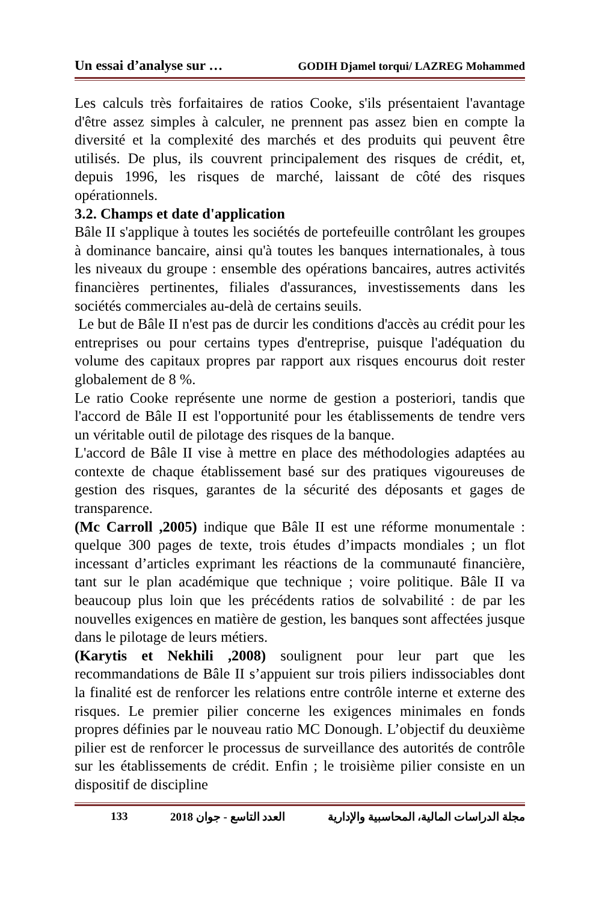Un essai d’analyse sur … GODIH Djamel torqui/ LAZREG Mohammed
Les calculs très forfaitaires de ratios Cooke, s'ils présentaient l'avantage d'être assez simples à calculer, ne prennent pas assez bien en compte la diversité et la complexité des marchés et des produits qui peuvent être utilisés. De plus, ils couvrent principalement des risques de crédit, et, depuis 1996, les risques de marché, laissant de côté des risques opérationnels.
3.2. Champs et date d'application
Bâle II s'applique à toutes les sociétés de portefeuille contrôlant les groupes à dominance bancaire, ainsi qu'à toutes les banques internationales, à tous les niveaux du groupe : ensemble des opérations bancaires, autres activités financières pertinentes, filiales d'assurances, investissements dans les sociétés commerciales au-delà de certains seuils.
Le but de Bâle II n'est pas de durcir les conditions d'accès au crédit pour les entreprises ou pour certains types d'entreprise, puisque l'adéquation du volume des capitaux propres par rapport aux risques encourus doit rester globalement de 8 %.
Le ratio Cooke représente une norme de gestion a posteriori, tandis que l'accord de Bâle II est l'opportunité pour les établissements de tendre vers un véritable outil de pilotage des risques de la banque.
L'accord de Bâle II vise à mettre en place des méthodologies adaptées au contexte de chaque établissement basé sur des pratiques vigoureuses de gestion des risques, garantes de la sécurité des déposants et gages de transparence.
(Mc Carroll ,2005) indique que Bâle II est une réforme monumentale : quelque 300 pages de texte, trois études d’impacts mondiales ; un flot incessant d’articles exprimant les réactions de la communauté financière, tant sur le plan académique que technique ; voire politique. Bâle II va beaucoup plus loin que les précédents ratios de solvabilité : de par les nouvelles exigences en matière de gestion, les banques sont affectées jusque dans le pilotage de leurs métiers.
(Karytis et Nekhili ,2008) soulignent pour leur part que les recommandations de Bâle II s’appuient sur trois piliers indissociables dont la finalité est de renforcer les relations entre contrôle interne et externe des risques. Le premier pilier concerne les exigences minimales en fonds propres définies par le nouveau ratio MC Donough. L’objectif du deuxième pilier est de renforcer le processus de surveillance des autorités de contrôle sur les établissements de crédit. Enfin ; le troisième pilier consiste en un dispositif de discipline
133 العدد التاسع - جوان 2018 مجلة الدراسات المالية، المحاسبية والإدارية